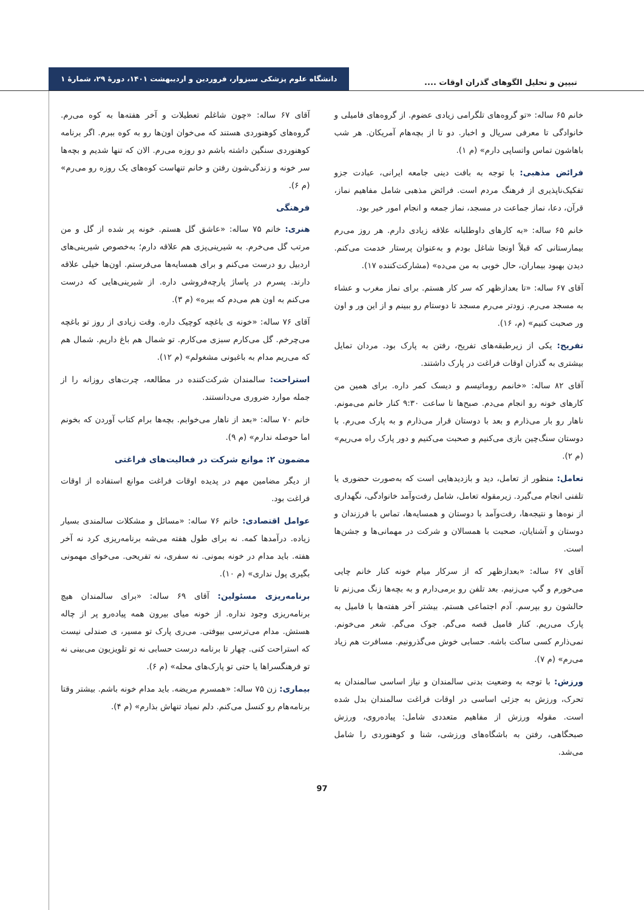تبیین و تحلیل الگوهای گذران اوقات ....
دانشگاه علوم پزشکی سبزوار، فروردین و اردیبهشت ۱۴۰۱، دورهٔ ۲۹، شمارهٔ ۱
خانم ۶۵ ساله: «تو گروه‌های تلگرامی زیادی عضوم. از گروه‌های فامیلی و خانوادگی تا معرفی سریال و اخبار. دو تا از بچه‌هام آمریکان. هر شب باهاشون تماس واتساپی دارم» (م ۱).
فرائض مذهبی: با توجه به بافت دینی جامعه ایرانی، عبادت جزو تفکیک‌ناپذیری از فرهنگ مردم است. فرائض مذهبی شامل مفاهیم نماز، قرآن، دعا، نماز جماعت در مسجد، نماز جمعه و انجام امور خیر بود.
خانم ۶۵ ساله: «به کارهای داوطلبانه علاقه زیادی دارم. هر روز می‌رم بیمارستانی که قبلاً اونجا شاغل بودم و به‌عنوان پرستار خدمت می‌کنم. دیدن بهبود بیماران، حال خوبی به من می‌ده» (مشارکت‌کننده ۱۷).
آقای ۶۷ ساله: «تا بعدازظهر که سر کار هستم. برای نماز مغرب و عشاء به مسجد می‌رم. زودتر می‌رم مسجد تا دوستام رو ببینم و از این ور و اون ور صحبت کنیم» (م، ۱۶).
تفریح: یکی از زیرطبقه‌های تفریح، رفتن به پارک بود. مردان تمایل بیشتری به گذران اوقات فراغت در پارک داشتند.
آقای ۸۲ ساله: «خانمم روماتیسم و دیسک کمر داره. برای همین من کارهای خونه رو انجام می‌دم. صبح‌ها تا ساعت ۹:۳۰ کنار خانم می‌مونم. ناهار رو بار می‌ذارم و بعد با دوستان قرار می‌ذارم و به پارک می‌رم. با دوستان سنگ‌چین بازی می‌کنیم و صحبت می‌کنیم و دور پارک راه می‌ریم» (م ۲).
تعامل: منظور از تعامل، دید و بازدیدهایی است که به‌صورت حضوری یا تلفنی انجام می‌گیرد. زیرمقوله تعامل، شامل رفت‌وآمد خانوادگی، نگهداری از نوه‌ها و نتیجه‌ها، رفت‌وآمد با دوستان و همسایه‌ها، تماس با فرزندان و دوستان و آشنایان، صحبت با همسالان و شرکت در مهمانی‌ها و جشن‌ها است.
آقای ۶۷ ساله: «بعدازظهر که از سرکار میام خونه کنار خانم چایی می‌خورم و گپ می‌زنیم. بعد تلفن رو برمی‌دارم و به بچه‌ها زنگ می‌زنم تا حالشون رو بپرسم. آدم اجتماعی هستم. بیشتر آخر هفته‌ها با فامیل به پارک می‌ریم. کنار فامیل قصه می‌گم. جوک می‌گم. شعر می‌خونم. نمی‌ذارم کسی ساکت باشه. حسابی خوش می‌گذرونیم. مسافرت هم زیاد می‌رم» (م ۷).
ورزش: با توجه به وضعیت بدنی سالمندان و نیاز اساسی سالمندان به تحرک، ورزش به جزئی اساسی در اوقات فراغت سالمندان بدل شده است. مقوله ورزش از مفاهیم متعددی شامل: پیاده‌روی، ورزش صبحگاهی، رفتن به باشگاه‌های ورزشی، شنا و کوهنوردی را شامل می‌شد.
آقای ۶۷ ساله: «چون شاغلم تعطیلات و آخر هفته‌ها به کوه می‌رم. گروه‌های کوهنوردی هستند که می‌خوان اون‌ها رو به کوه ببرم. اگر برنامه کوهنوردی سنگین داشته باشم دو روزه می‌رم. الان که تنها شدیم و بچه‌ها سر خونه و زندگی‌شون رفتن و خانم تنهاست کوه‌های یک روزه رو می‌رم» (م ۶).
فرهنگی
هنری: خانم ۷۵ ساله: «عاشق گل هستم. خونه پر شده از گل و من مرتب گل می‌خرم. به شیرینی‌پزی هم علاقه دارم؛ به‌خصوص شیرینی‌های اردبیل رو درست می‌کنم و برای همسایه‌ها می‌فرستم. اون‌ها خیلی علاقه دارند. پسرم در پاساژ پارچه‌فروشی داره. از شیرینی‌هایی که درست می‌کنم به اون هم می‌دم که ببره» (م ۳).
آقای ۷۶ ساله: «خونه ی باغچه کوچیک داره. وقت زیادی از روز تو باغچه می‌چرخم. گل می‌کارم سبزی می‌کارم. تو شمال هم باغ داریم. شمال هم که می‌ریم مدام به باغبونی مشغولم» (م ۱۲).
استراحت: سالمندان شرکت‌کننده در مطالعه، چرت‌های روزانه را از جمله موارد ضروری می‌دانستند.
خانم ۷۰ ساله: «بعد از ناهار می‌خوابم. بچه‌ها برام کتاب آوردن که بخونم اما حوصله ندارم» (م ۹).
مضمون ۲: موانع شرکت در فعالیت‌های فراغتی
از دیگر مضامین مهم در پدیده اوقات فراغت موانع استفاده از اوقات فراغت بود.
عوامل اقتصادی: خانم ۷۶ ساله: «مسائل و مشکلات سالمندی بسیار زیاده. درآمدها کمه. نه برای طول هفته می‌شه برنامه‌ریزی کرد نه آخر هفته. باید مدام در خونه بمونی. نه سفری، نه تفریحی. می‌خوای مهمونی بگیری پول نداری» (م ۱۰).
برنامه‌ریزی مسئولین: آقای ۶۹ ساله: «برای سالمندان هیچ برنامه‌ریزی وجود نداره. از خونه میای بیرون همه پیاده‌رو پر از چاله هستش. مدام می‌ترسی بیوفتی. می‌ری پارک تو مسیر، ی صندلی نیست که استراحت کنی. چهار تا برنامه درست حسابی نه تو تلویزیون می‌بینی نه تو فرهنگسراها یا حتی تو پارک‌های محله» (م ۶).
بیماری: زن ۷۵ ساله: «همسرم مریضه. باید مدام خونه باشم. بیشتر وقتا برنامه‌هام رو کنسل می‌کنم. دلم نمیاد تنهاش بذارم» (م ۴).
97